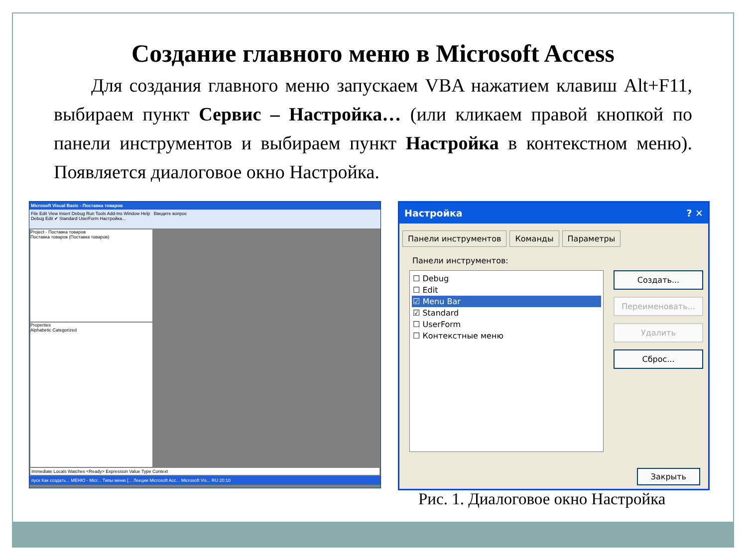Создание главного меню в Microsoft Access
Для создания главного меню запускаем VBA нажатием клавиш Alt+F11, выбираем пункт Сервис – Настройка… (или кликаем правой кнопкой по панели инструментов и выбираем пункт Настройка в контекстном меню). Появляется диалоговое окно Настройка.
Microsoft Visual Basic - Поставка товаров
File Edit View Insert Debug Run Tools Add-Ins Window Help Введите вопрос
Debug Edit ✔ Standard UserForm Настройка...
Project - Поставка товаров
Поставка товаров (Поставка товаров)
Properties
Alphabetic Categorized
Immediate Locals Watches <Ready> Expression Value Type Context
пуск Как создать... МЕНЮ - Micr... Типы меню [... Лекции Microsoft Acc... Microsoft Vis... RU 20:10
Настройка ? ✕
Панели инструментов Команды Параметры
Панели инструментов:
☐ Debug
☐ Edit
☑ Menu Bar
☑ Standard
☐ UserForm
☐ Контекстные меню
Создать...
Переименовать...
Удалить
Сброс...
Закрыть
Рис. 1. Диалоговое окно Настройка